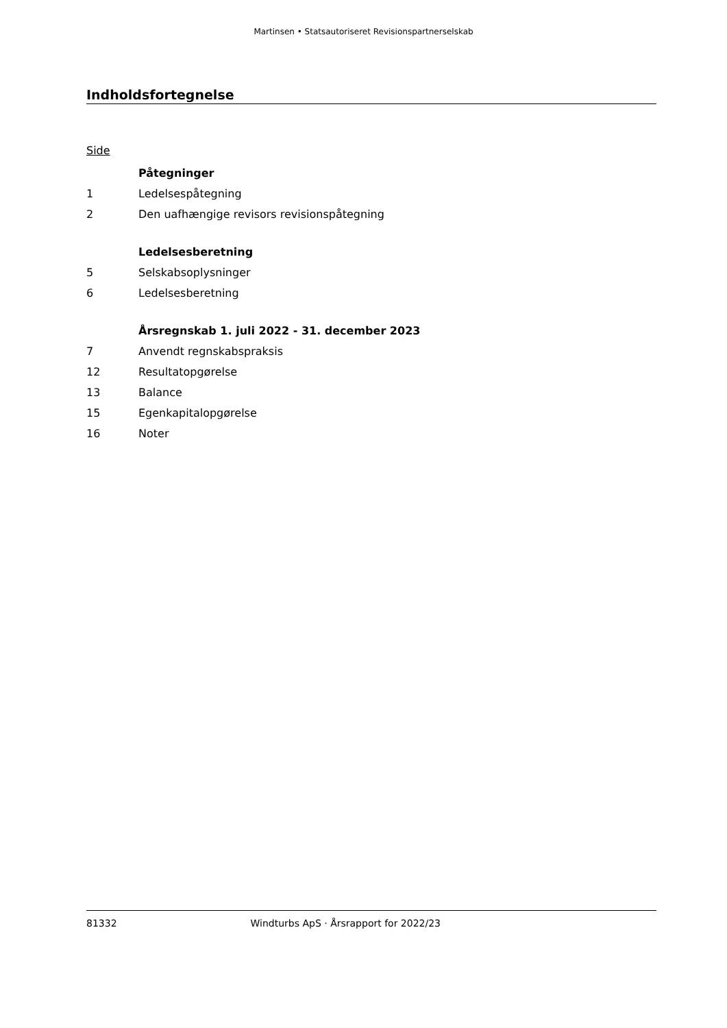Martinsen • Statsautoriseret Revisionspartnerselskab
Indholdsfortegnelse
Side
Påtegninger
1 Ledelsespåtegning
2 Den uafhængige revisors revisionspåtegning
Ledelsesberetning
5 Selskabsoplysninger
6 Ledelsesberetning
Årsregnskab 1. juli 2022 - 31. december 2023
7 Anvendt regnskabspraksis
12 Resultatopgørelse
13 Balance
15 Egenkapitalopgørelse
16 Noter
81332 Windturbs ApS · Årsrapport for 2022/23